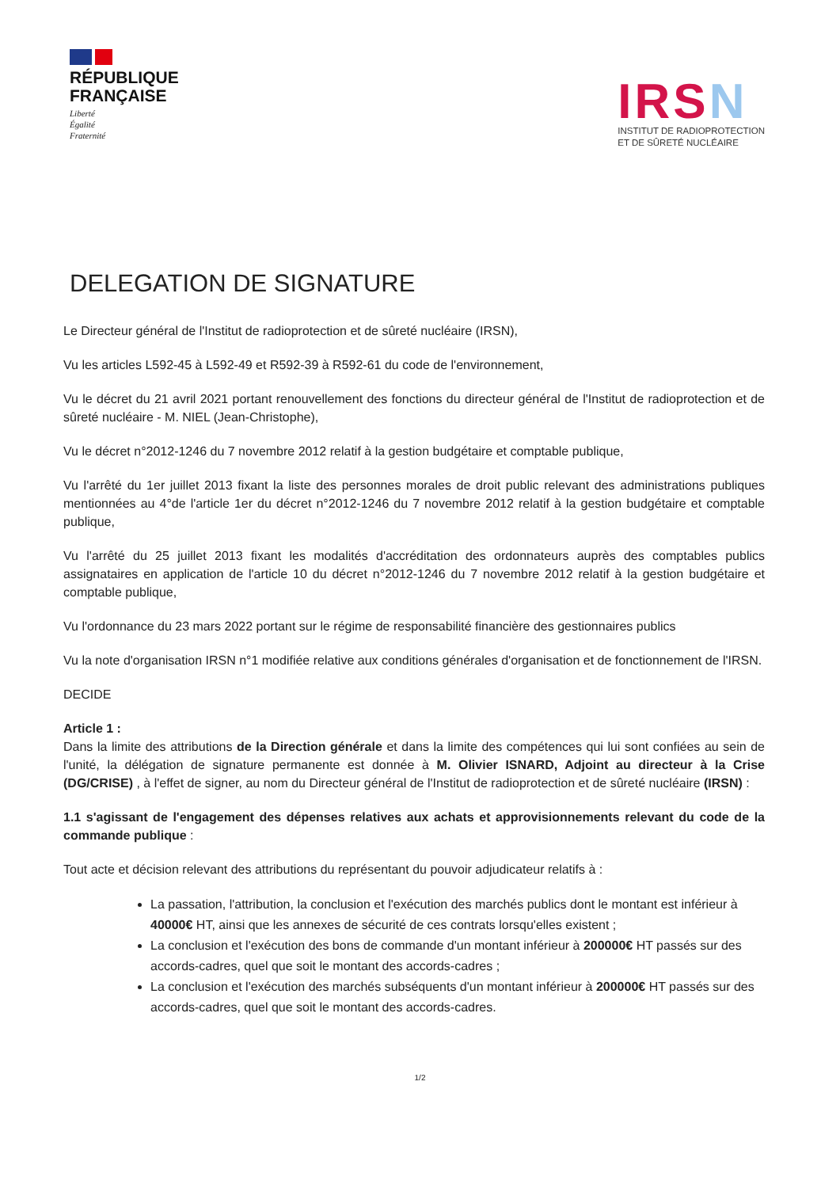RÉPUBLIQUE
FRANÇAISE
Liberté
Égalité
Fraternité
IRSN
INSTITUT DE RADIOPROTECTION
ET DE SÛRETÉ NUCLÉAIRE
DELEGATION DE SIGNATURE
Le Directeur général de l'Institut de radioprotection et de sûreté nucléaire (IRSN),
Vu les articles L592-45 à L592-49 et R592-39 à R592-61 du code de l'environnement,
Vu le décret du 21 avril 2021 portant renouvellement des fonctions du directeur général de l'Institut de radioprotection et de sûreté nucléaire - M. NIEL (Jean-Christophe),
Vu le décret n°2012-1246 du 7 novembre 2012 relatif à la gestion budgétaire et comptable publique,
Vu l'arrêté du 1er juillet 2013 fixant la liste des personnes morales de droit public relevant des administrations publiques mentionnées au 4°de l'article 1er du décret n°2012-1246 du 7 novembre 2012 relatif à la gestion budgétaire et comptable publique,
Vu l'arrêté du 25 juillet 2013 fixant les modalités d'accréditation des ordonnateurs auprès des comptables publics assignataires en application de l'article 10 du décret n°2012-1246 du 7 novembre 2012 relatif à la gestion budgétaire et comptable publique,
Vu l'ordonnance du 23 mars 2022 portant sur le régime de responsabilité financière des gestionnaires publics
Vu la note d'organisation IRSN n°1 modifiée relative aux conditions générales d'organisation et de fonctionnement de l'IRSN.
DECIDE
Article 1 :
Dans la limite des attributions de la Direction générale et dans la limite des compétences qui lui sont confiées au sein de l'unité, la délégation de signature permanente est donnée à M. Olivier ISNARD, Adjoint au directeur à la Crise (DG/CRISE) , à l'effet de signer, au nom du Directeur général de l'Institut de radioprotection et de sûreté nucléaire (IRSN) :
1.1 s'agissant de l'engagement des dépenses relatives aux achats et approvisionnements relevant du code de la commande publique :
Tout acte et décision relevant des attributions du représentant du pouvoir adjudicateur relatifs à :
La passation, l'attribution, la conclusion et l'exécution des marchés publics dont le montant est inférieur à 40000€ HT, ainsi que les annexes de sécurité de ces contrats lorsqu'elles existent ;
La conclusion et l'exécution des bons de commande d'un montant inférieur à 200000€ HT passés sur des accords-cadres, quel que soit le montant des accords-cadres ;
La conclusion et l'exécution des marchés subséquents d'un montant inférieur à 200000€ HT passés sur des accords-cadres, quel que soit le montant des accords-cadres.
1/2